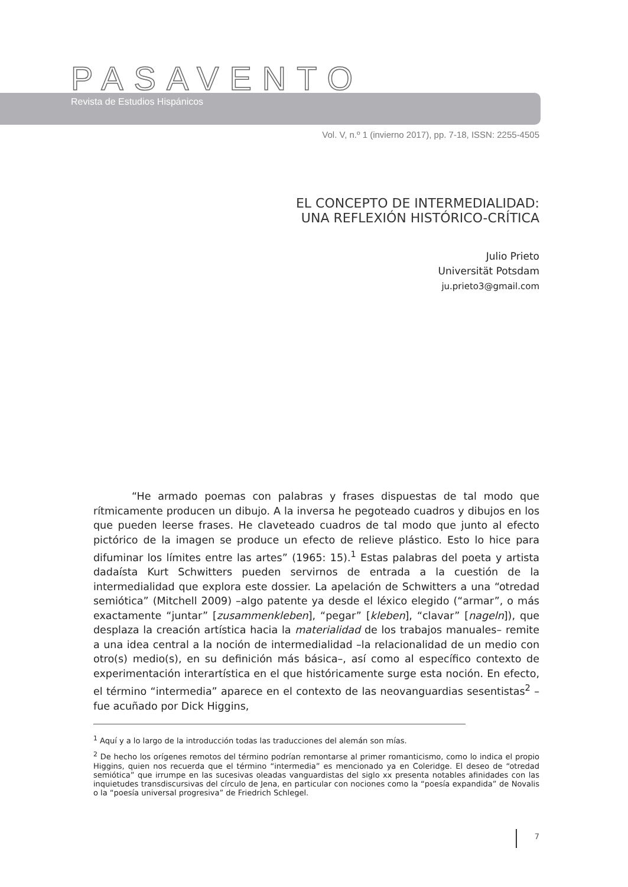PASAVENTO
Revista de Estudios Hispánicos
Vol. V, n.º 1 (invierno 2017), pp. 7-18, ISSN: 2255-4505
EL CONCEPTO DE INTERMEDIALIDAD:
UNA REFLEXIÓN HISTÓRICO-CRÍTICA
Julio Prieto
Universität Potsdam
ju.prieto3@gmail.com
“He armado poemas con palabras y frases dispuestas de tal modo que rítmicamente producen un dibujo. A la inversa he pegoteado cuadros y dibujos en los que pueden leerse frases. He claveteado cuadros de tal modo que junto al efecto pictórico de la imagen se produce un efecto de relieve plástico. Esto lo hice para difuminar los límites entre las artes” (1965: 15).<sup>1</sup> Estas palabras del poeta y artista dadaísta Kurt Schwitters pueden servirnos de entrada a la cuestión de la intermedialidad que explora este dossier. La apelación de Schwitters a una “otredad semiótica” (Mitchell 2009) –algo patente ya desde el léxico elegido (“armar”, o más exactamente “juntar” [zusammenkleben], “pegar” [kleben], “clavar” [nageln]), que desplaza la creación artística hacia la materialidad de los trabajos manuales– remite a una idea central a la noción de intermedialidad –la relacionalidad de un medio con otro(s) medio(s), en su definición más básica–, así como al específico contexto de experimentación interartística en el que históricamente surge esta noción. En efecto, el término “intermedia” aparece en el contexto de las neovanguardias sesentistas<sup>2</sup> –fue acuñado por Dick Higgins,
<sup>1</sup> Aquí y a lo largo de la introducción todas las traducciones del alemán son mías.
<sup>2</sup> De hecho los orígenes remotos del término podrían remontarse al primer romanticismo, como lo indica el propio Higgins, quien nos recuerda que el término “intermedia” es mencionado ya en Coleridge. El deseo de “otredad semiótica” que irrumpe en las sucesivas oleadas vanguardistas del siglo xx presenta notables afinidades con las inquietudes transdiscursivas del círculo de Jena, en particular con nociones como la “poesía expandida” de Novalis o la “poesía universal progresiva” de Friedrich Schlegel.
7